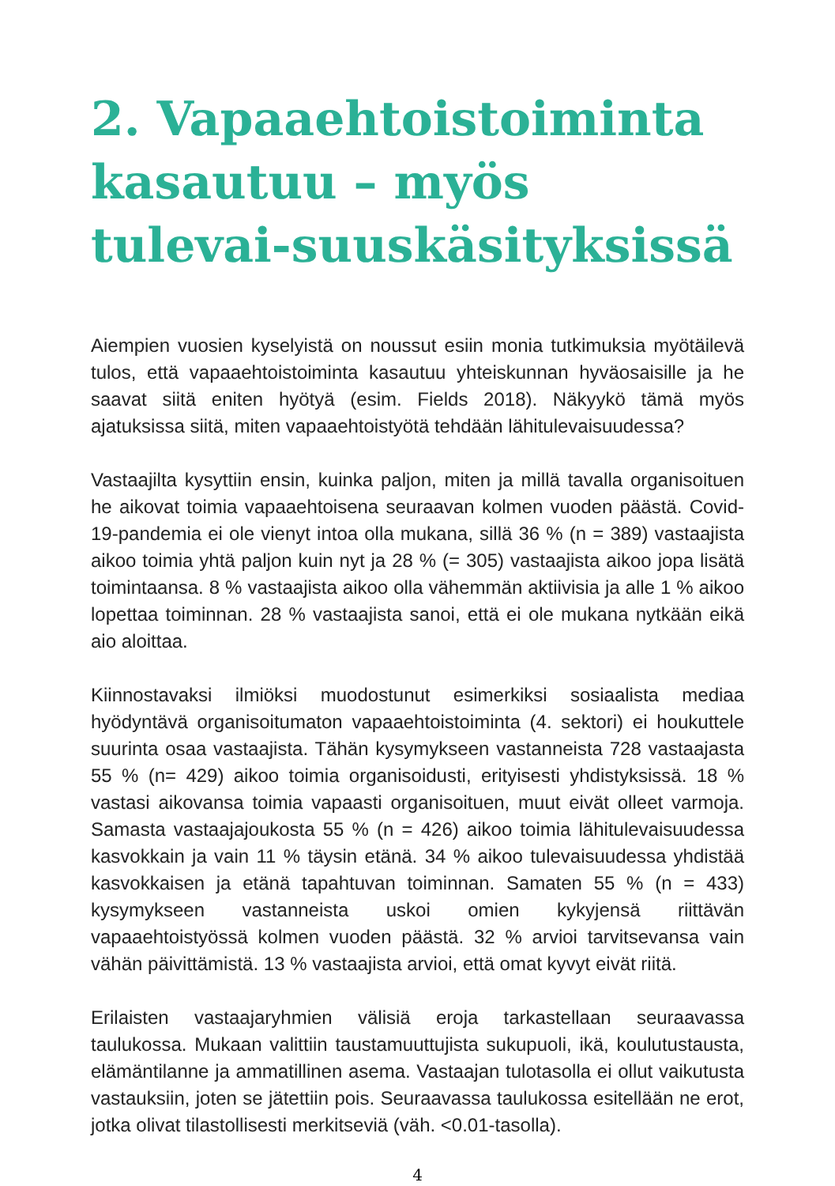2. Vapaaehtoistoiminta kasautuu – myös tulevai-suuskäsityksissä
Aiempien vuosien kyselyistä on noussut esiin monia tutkimuksia myötäilevä tulos, että vapaaehtoistoiminta kasautuu yhteiskunnan hyväosaisille ja he saavat siitä eniten hyötyä (esim. Fields 2018). Näkyykö tämä myös ajatuksissa siitä, miten vapaaehtoistyötä tehdään lähitulevaisuudessa?
Vastaajilta kysyttiin ensin, kuinka paljon, miten ja millä tavalla organisoituen he aikovat toimia vapaaehtoisena seuraavan kolmen vuoden päästä. Covid-19-pandemia ei ole vienyt intoa olla mukana, sillä 36 % (n = 389) vastaajista aikoo toimia yhtä paljon kuin nyt ja 28 % (= 305) vastaajista aikoo jopa lisätä toimintaansa. 8 % vastaajista aikoo olla vähemmän aktiivisia ja alle 1 % aikoo lopettaa toiminnan. 28 % vastaajista sanoi, että ei ole mukana nytkään eikä aio aloittaa.
Kiinnostavaksi ilmiöksi muodostunut esimerkiksi sosiaalista mediaa hyödyntävä organisoitumaton vapaaehtoistoiminta (4. sektori) ei houkuttele suurinta osaa vastaajista. Tähän kysymykseen vastanneista 728 vastaajasta 55 % (n= 429) aikoo toimia organisoidusti, erityisesti yhdistyksissä. 18 % vastasi aikovansa toimia vapaasti organisoituen, muut eivät olleet varmoja. Samasta vastaajajoukosta 55 % (n = 426) aikoo toimia lähitulevaisuudessa kasvokkain ja vain 11 % täysin etänä. 34 % aikoo tulevaisuudessa yhdistää kasvokkaisen ja etänä tapahtuvan toiminnan. Samaten 55 % (n = 433) kysymykseen vastanneista uskoi omien kykyjensä riittävän vapaaehtoistyössä kolmen vuoden päästä. 32 % arvioi tarvitsevansa vain vähän päivittämistä. 13 % vastaajista arvioi, että omat kyvyt eivät riitä.
Erilaisten vastaajaryhmien välisiä eroja tarkastellaan seuraavassa taulukossa. Mukaan valittiin taustamuuttujista sukupuoli, ikä, koulutustausta, elämäntilanne ja ammatillinen asema. Vastaajan tulotasolla ei ollut vaikutusta vastauksiin, joten se jätettiin pois. Seuraavassa taulukossa esitellään ne erot, jotka olivat tilastollisesti merkitseviä (väh. <0.01-tasolla).
4